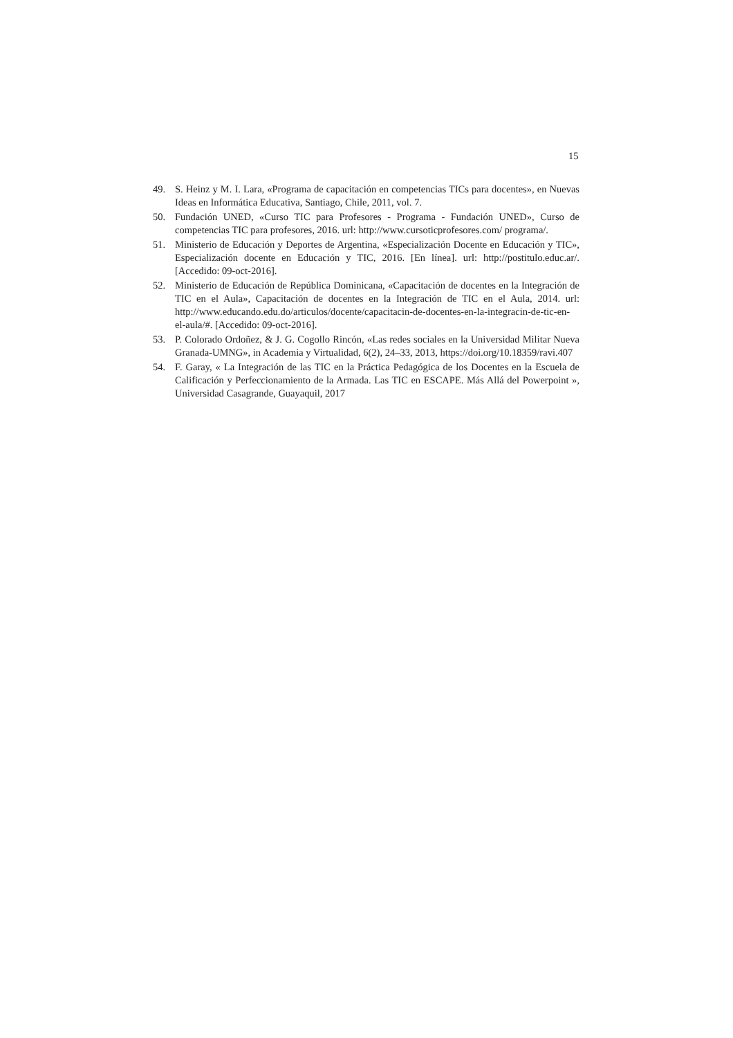15
49. S. Heinz y M. I. Lara, «Programa de capacitación en competencias TICs para docentes», en Nuevas Ideas en Informática Educativa, Santiago, Chile, 2011, vol. 7.
50. Fundación UNED, «Curso TIC para Profesores - Programa - Fundación UNED», Curso de competencias TIC para profesores, 2016. url: http://www.cursoticprofesores.com/ programa/.
51. Ministerio de Educación y Deportes de Argentina, «Especialización Docente en Educación y TIC», Especialización docente en Educación y TIC, 2016. [En línea]. url: http://postitulo.educ.ar/. [Accedido: 09-oct-2016].
52. Ministerio de Educación de República Dominicana, «Capacitación de docentes en la Integración de TIC en el Aula», Capacitación de docentes en la Integración de TIC en el Aula, 2014. url: http://www.educando.edu.do/articulos/docente/capacitacin-de-docentes-en-la-integracin-de-tic-en-el-aula/#. [Accedido: 09-oct-2016].
53. P. Colorado Ordoñez, & J. G. Cogollo Rincón, «Las redes sociales en la Universidad Militar Nueva Granada-UMNG», in Academia y Virtualidad, 6(2), 24–33, 2013, https://doi.org/10.18359/ravi.407
54. F. Garay, « La Integración de las TIC en la Práctica Pedagógica de los Docentes en la Escuela de Calificación y Perfeccionamiento de la Armada. Las TIC en ESCAPE. Más Allá del Powerpoint », Universidad Casagrande, Guayaquil, 2017